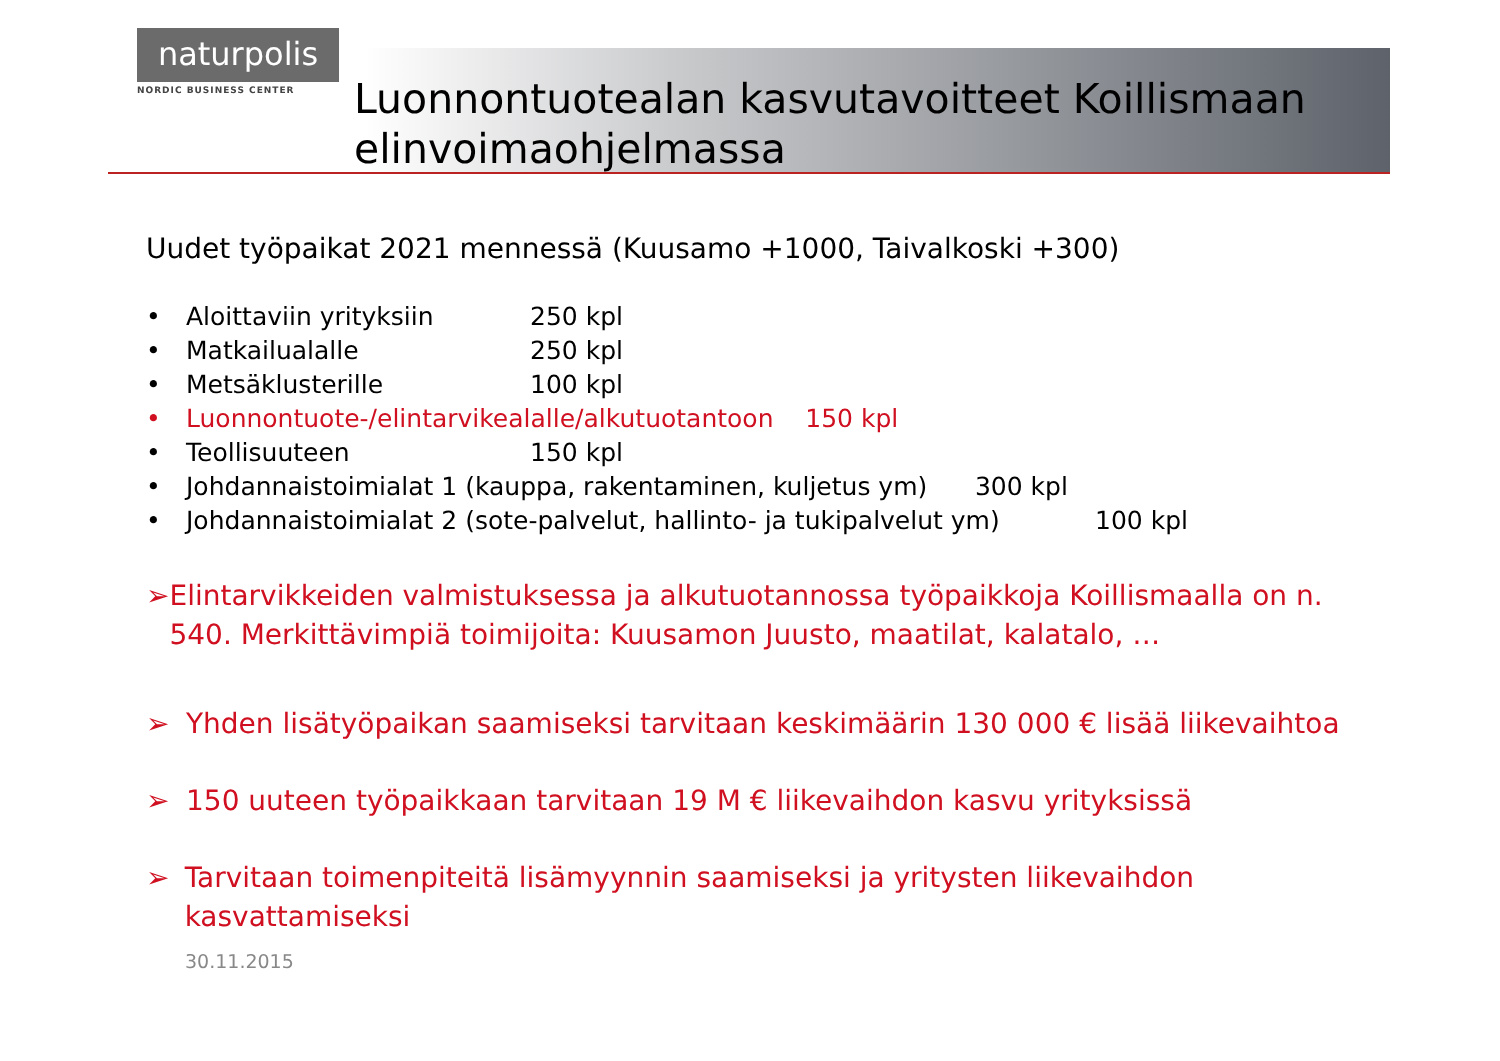naturpolis
NORDIC BUSINESS CENTER
Luonnontuotealan kasvutavoitteet Koillismaan elinvoimaohjelmassa
Uudet työpaikat 2021 mennessä (Kuusamo +1000, Taivalkoski +300)
• Aloittaviin yrityksiin 250 kpl
• Matkailualalle 250 kpl
• Metsäklusterille 100 kpl
• Luonnontuote-/elintarvikealalle/alkutuotantoon 150 kpl
• Teollisuuteen 150 kpl
• Johdannaistoimialat 1 (kauppa, rakentaminen, kuljetus ym) 300 kpl
• Johdannaistoimialat 2 (sote-palvelut, hallinto- ja tukipalvelut ym) 100 kpl
➢ Elintarvikkeiden valmistuksessa ja alkutuotannossa työpaikkoja Koillismaalla on n. 540. Merkittävimpiä toimijoita: Kuusamon Juusto, maatilat, kalatalo, …
➢ Yhden lisätyöpaikan saamiseksi tarvitaan keskimäärin 130 000 € lisää liikevaihtoa
➢ 150 uuteen työpaikkaan tarvitaan 19 M € liikevaihdon kasvu yrityksissä
➢ Tarvitaan toimenpiteitä lisämyynnin saamiseksi ja yritysten liikevaihdon kasvattamiseksi
30.11.2015